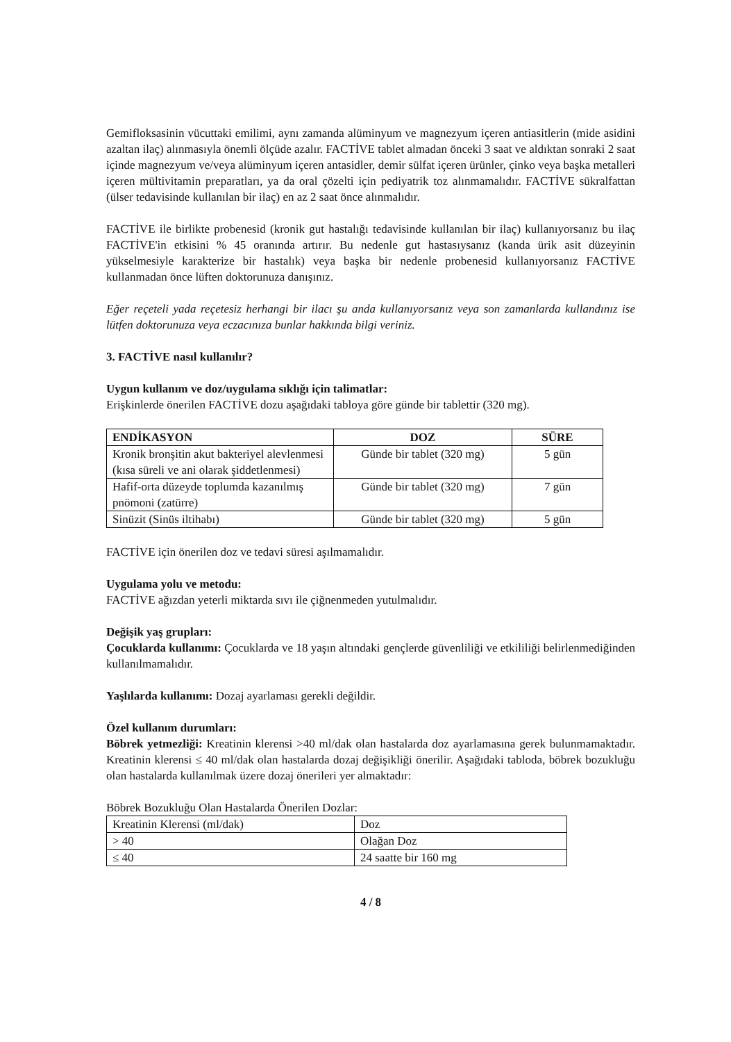Gemifloksasinin vücuttaki emilimi, aynı zamanda alüminyum ve magnezyum içeren antiasitlerin (mide asidini azaltan ilaç) alınmasıyla önemli ölçüde azalır. FACTİVE tablet almadan önceki 3 saat ve aldıktan sonraki 2 saat içinde magnezyum ve/veya alüminyum içeren antasidler, demir sülfat içeren ürünler, çinko veya başka metalleri içeren mültivitamin preparatları, ya da oral çözelti için pediyatrik toz alınmamalıdır. FACTİVE sükralfattan (ülser tedavisinde kullanılan bir ilaç) en az 2 saat önce alınmalıdır.
FACTİVE ile birlikte probenesid (kronik gut hastalığı tedavisinde kullanılan bir ilaç) kullanıyorsanız bu ilaç FACTİVE'in etkisini % 45 oranında artırır. Bu nedenle gut hastasıysanız (kanda ürik asit düzeyinin yükselmesiyle karakterize bir hastalık) veya başka bir nedenle probenesid kullanıyorsanız FACTİVE kullanmadan önce lüften doktorunuza danışınız.
Eğer reçeteli yada reçetesiz herhangi bir ilacı şu anda kullanıyorsanız veya son zamanlarda kullandınız ise lütfen doktorunuza veya eczacınıza bunlar hakkında bilgi veriniz.
3. FACTİVE nasıl kullanılır?
Uygun kullanım ve doz/uygulama sıklığı için talimatlar:
Erişkinlerde önerilen FACTİVE dozu aşağıdaki tabloya göre günde bir tablettir (320 mg).
| ENDİKASYON | DOZ | SÜRE |
| --- | --- | --- |
| Kronik bronşitin akut bakteriyel alevlenmesi (kısa süreli ve ani olarak şiddetlenmesi) | Günde bir tablet (320 mg) | 5 gün |
| Hafif-orta düzeyde toplumda kazanılmış pnömoni (zatürre) | Günde bir tablet (320 mg) | 7 gün |
| Sinüzit (Sinüs iltihabı) | Günde bir tablet (320 mg) | 5 gün |
FACTİVE için önerilen doz ve tedavi süresi aşılmamalıdır.
Uygulama yolu ve metodu:
FACTİVE ağızdan yeterli miktarda sıvı ile çiğnenmeden yutulmalıdır.
Değişik yaş grupları:
Çocuklarda kullanımı: Çocuklarda ve 18 yaşın altındaki gençlerde güvenliliği ve etkililiği belirlenmediğinden kullanılmamalıdır.
Yaşlılarda kullanımı: Dozaj ayarlaması gerekli değildir.
Özel kullanım durumları:
Böbrek yetmezliği: Kreatinin klerensi >40 ml/dak olan hastalarda doz ayarlamasına gerek bulunmamaktadır. Kreatinin klerensi ≤ 40 ml/dak olan hastalarda dozaj değişikliği önerilir. Aşağıdaki tabloda, böbrek bozukluğu olan hastalarda kullanılmak üzere dozaj önerileri yer almaktadır:
Böbrek Bozukluğu Olan Hastalarda Önerilen Dozlar:
| Kreatinin Klerensi (ml/dak) | Doz |
| > 40 | Olağan Doz |
| ≤ 40 | 24 saatte bir 160 mg |
4 / 8